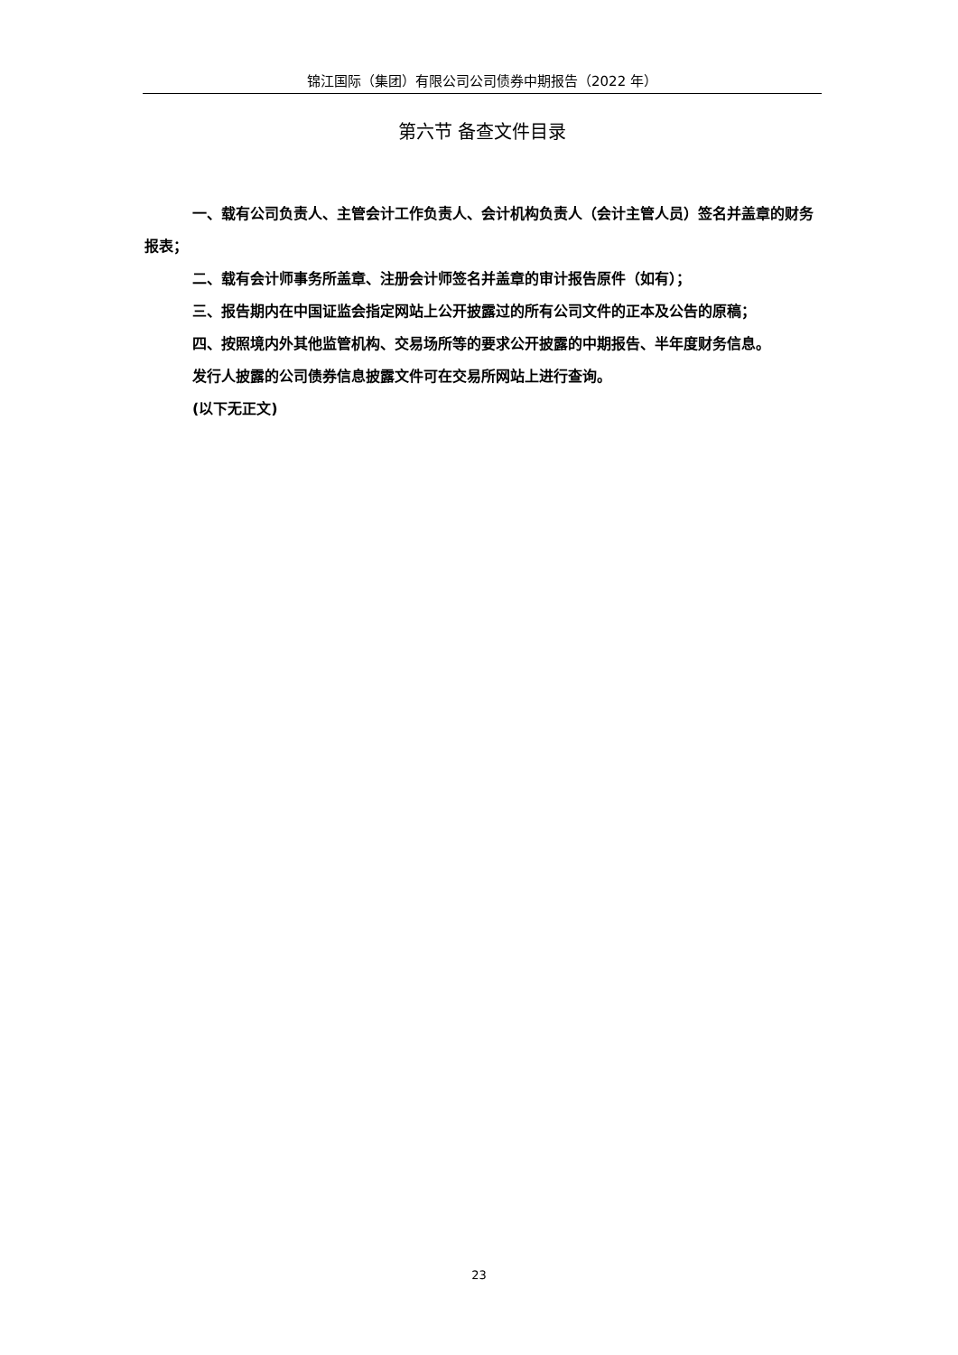锦江国际（集团）有限公司公司债券中期报告（2022 年）
第六节 备查文件目录
一、载有公司负责人、主管会计工作负责人、会计机构负责人（会计主管人员）签名并盖章的财务报表；
二、载有会计师事务所盖章、注册会计师签名并盖章的审计报告原件（如有）；
三、报告期内在中国证监会指定网站上公开披露过的所有公司文件的正本及公告的原稿；
四、按照境内外其他监管机构、交易场所等的要求公开披露的中期报告、半年度财务信息。
发行人披露的公司债券信息披露文件可在交易所网站上进行查询。
(以下无正文)
23